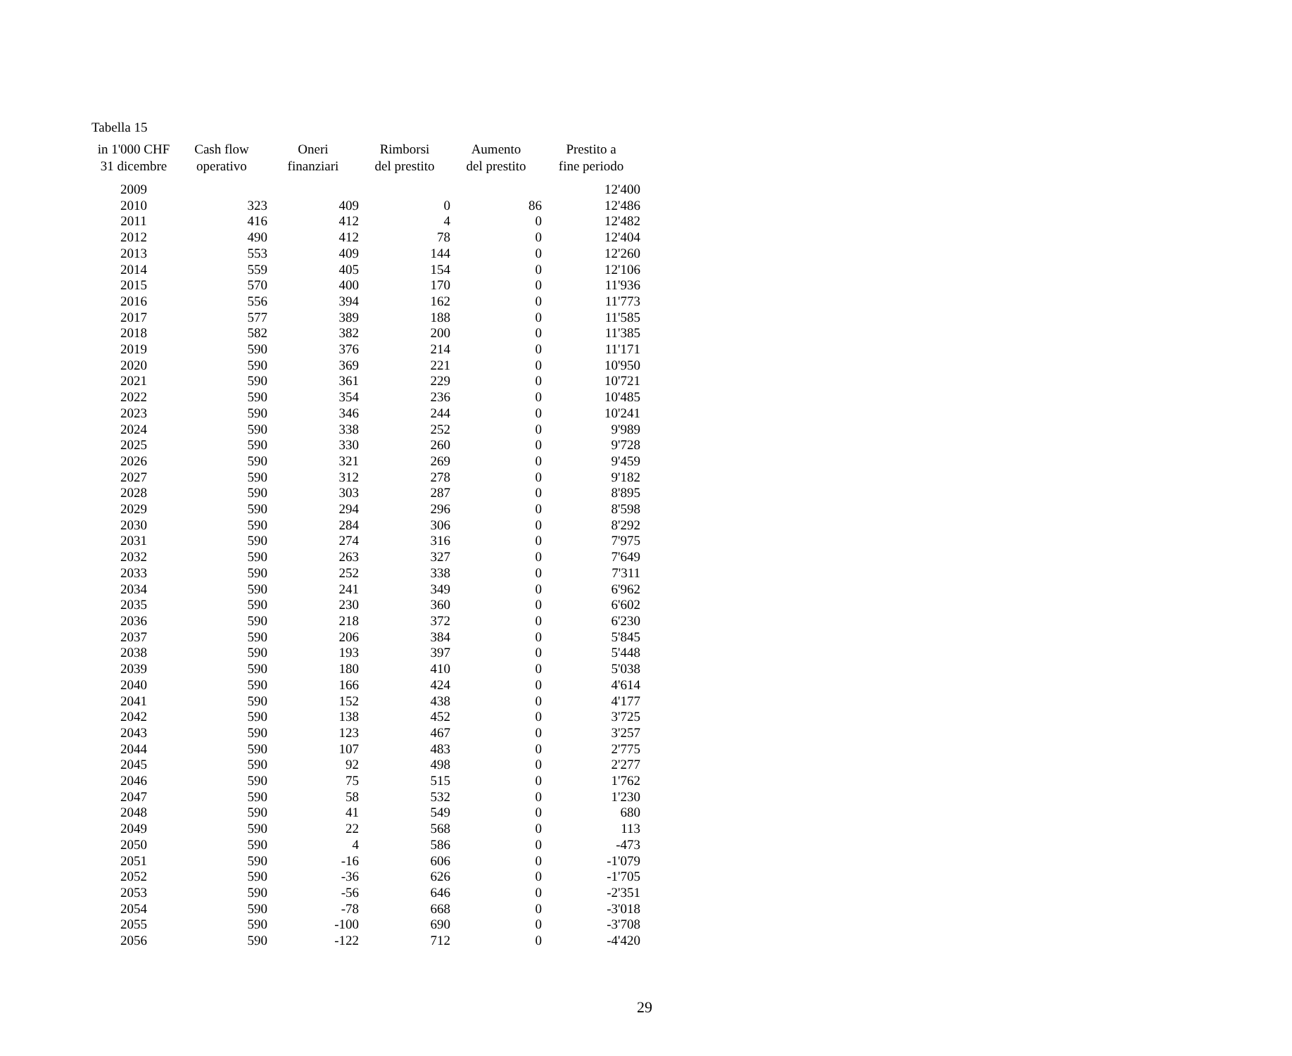Tabella 15
| in 1'000 CHF 31 dicembre | Cash flow operativo | Oneri finanziari | Rimborsi del prestito | Aumento del prestito | Prestito a fine periodo |
| --- | --- | --- | --- | --- | --- |
| 2009 | | | | | 12'400 |
| 2010 | 323 | 409 | 0 | 86 | 12'486 |
| 2011 | 416 | 412 | 4 | 0 | 12'482 |
| 2012 | 490 | 412 | 78 | 0 | 12'404 |
| 2013 | 553 | 409 | 144 | 0 | 12'260 |
| 2014 | 559 | 405 | 154 | 0 | 12'106 |
| 2015 | 570 | 400 | 170 | 0 | 11'936 |
| 2016 | 556 | 394 | 162 | 0 | 11'773 |
| 2017 | 577 | 389 | 188 | 0 | 11'585 |
| 2018 | 582 | 382 | 200 | 0 | 11'385 |
| 2019 | 590 | 376 | 214 | 0 | 11'171 |
| 2020 | 590 | 369 | 221 | 0 | 10'950 |
| 2021 | 590 | 361 | 229 | 0 | 10'721 |
| 2022 | 590 | 354 | 236 | 0 | 10'485 |
| 2023 | 590 | 346 | 244 | 0 | 10'241 |
| 2024 | 590 | 338 | 252 | 0 | 9'989 |
| 2025 | 590 | 330 | 260 | 0 | 9'728 |
| 2026 | 590 | 321 | 269 | 0 | 9'459 |
| 2027 | 590 | 312 | 278 | 0 | 9'182 |
| 2028 | 590 | 303 | 287 | 0 | 8'895 |
| 2029 | 590 | 294 | 296 | 0 | 8'598 |
| 2030 | 590 | 284 | 306 | 0 | 8'292 |
| 2031 | 590 | 274 | 316 | 0 | 7'975 |
| 2032 | 590 | 263 | 327 | 0 | 7'649 |
| 2033 | 590 | 252 | 338 | 0 | 7'311 |
| 2034 | 590 | 241 | 349 | 0 | 6'962 |
| 2035 | 590 | 230 | 360 | 0 | 6'602 |
| 2036 | 590 | 218 | 372 | 0 | 6'230 |
| 2037 | 590 | 206 | 384 | 0 | 5'845 |
| 2038 | 590 | 193 | 397 | 0 | 5'448 |
| 2039 | 590 | 180 | 410 | 0 | 5'038 |
| 2040 | 590 | 166 | 424 | 0 | 4'614 |
| 2041 | 590 | 152 | 438 | 0 | 4'177 |
| 2042 | 590 | 138 | 452 | 0 | 3'725 |
| 2043 | 590 | 123 | 467 | 0 | 3'257 |
| 2044 | 590 | 107 | 483 | 0 | 2'775 |
| 2045 | 590 | 92 | 498 | 0 | 2'277 |
| 2046 | 590 | 75 | 515 | 0 | 1'762 |
| 2047 | 590 | 58 | 532 | 0 | 1'230 |
| 2048 | 590 | 41 | 549 | 0 | 680 |
| 2049 | 590 | 22 | 568 | 0 | 113 |
| 2050 | 590 | 4 | 586 | 0 | -473 |
| 2051 | 590 | -16 | 606 | 0 | -1'079 |
| 2052 | 590 | -36 | 626 | 0 | -1'705 |
| 2053 | 590 | -56 | 646 | 0 | -2'351 |
| 2054 | 590 | -78 | 668 | 0 | -3'018 |
| 2055 | 590 | -100 | 690 | 0 | -3'708 |
| 2056 | 590 | -122 | 712 | 0 | -4'420 |
29